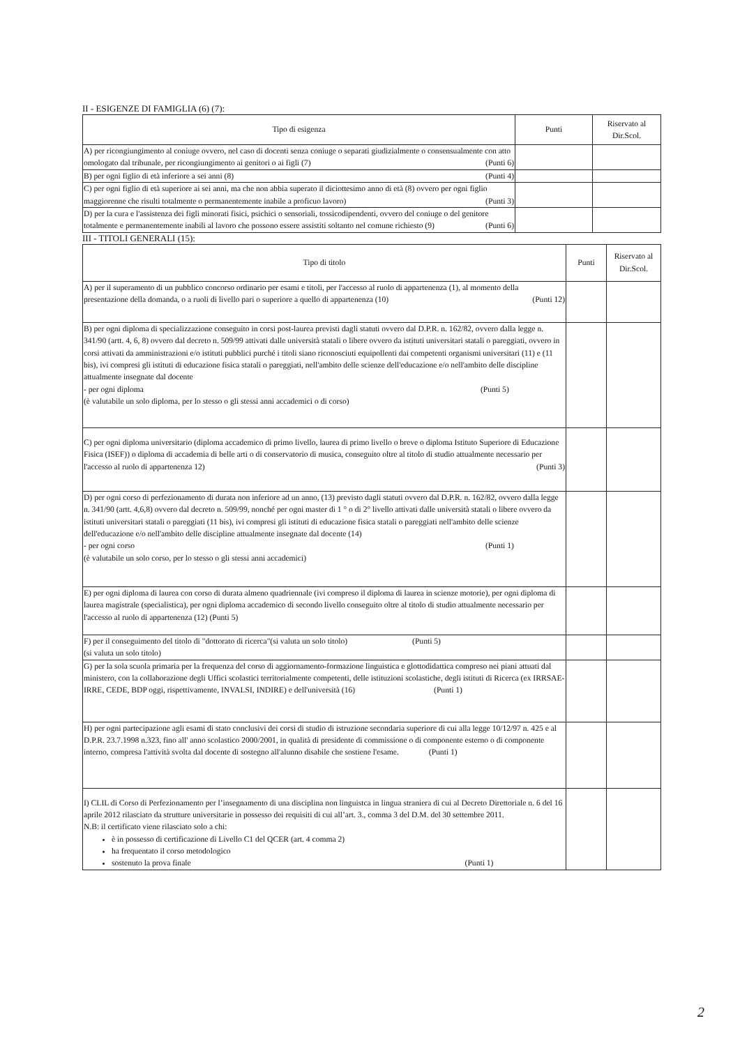II - ESIGENZE DI FAMIGLIA (6) (7):
| Tipo di esigenza | Punti | Riservato al Dir.Scol. |
| --- | --- | --- |
| A) per ricongiungimento al coniuge ovvero, nel caso di docenti senza coniuge o separati giudizialmente o consensualmente con atto omologato dal tribunale, per ricongiungimento ai genitori o ai figli (7) (Punti 6) | | |
| B) per ogni figlio di età inferiore a sei anni (8) (Punti 4) | | |
| C) per ogni figlio di età superiore ai sei anni, ma che non abbia superato il diciottesimo anno di età (8) ovvero per ogni figlio maggiorenne che risulti totalmente o permanentemente inabile a proficuo lavoro) (Punti 3) | | |
| D) per la cura e l'assistenza dei figli minorati fisici, psichici o sensoriali, tossicodipendenti, ovvero del coniuge o del genitore totalmente e permanentemente inabili al lavoro che possono essere assistiti soltanto nel comune richiesto (9) (Punti 6) | | |
III - TITOLI GENERALI (15):
| Tipo di titolo | Punti | Riservato al Dir.Scol. |
| --- | --- | --- |
| A) per il superamento di un pubblico concorso ordinario per esami e titoli, per l'accesso al ruolo di appartenenza (1), al momento della presentazione della domanda, o a ruoli di livello pari o superiore a quello di appartenenza (10) (Punti 12) | | |
| B) per ogni diploma di specializzazione conseguito in corsi post-laurea previsti dagli statuti ovvero dal D.P.R. n. 162/82, ovvero dalla legge n. 341/90 (artt. 4, 6, 8) ovvero dal decreto n. 509/99 attivati dalle università statali o libere ovvero da istituti universitari statali o pareggiati, ovvero in corsi attivati da amministrazioni e/o istituti pubblici purché i titoli siano riconosciuti equipollenti dai competenti organismi universitari (11) e (11 bis), ivi compresi gli istituti di educazione fisica statali o pareggiati, nell'ambito delle scienze dell'educazione e/o nell'ambito delle discipline attualmente insegnate dal docente - per ogni diploma (Punti 5) (è valutabile un solo diploma, per lo stesso o gli stessi anni accademici o di corso) | | |
| C) per ogni diploma universitario (diploma accademico di primo livello, laurea di primo livello o breve o diploma Istituto Superiore di Educazione Fisica (ISEF)) o diploma di accademia di belle arti o di conservatorio di musica, conseguito oltre al titolo di studio attualmente necessario per l'accesso al ruolo di appartenenza 12) (Punti 3) | | |
| D) per ogni corso di perfezionamento di durata non inferiore ad un anno, (13) previsto dagli statuti ovvero dal D.P.R. n. 162/82, ovvero dalla legge n. 341/90 (artt. 4,6,8) ovvero dal decreto n. 509/99, nonché per ogni master di 1 ° o di 2° livello attivati dalle università statali o libere ovvero da istituti universitari statali o pareggiati (11 bis), ivi compresi gli istituti di educazione fisica statali o pareggiati nell'ambito delle scienze dell'educazione e/o nell'ambito delle discipline attualmente insegnate dal docente (14) - per ogni corso (Punti 1) (è valutabile un solo corso, per lo stesso o gli stessi anni accademici) | | |
| E) per ogni diploma di laurea con corso di durata almeno quadriennale (ivi compreso il diploma di laurea in scienze motorie), per ogni diploma di laurea magistrale (specialistica), per ogni diploma accademico di secondo livello conseguito oltre al titolo di studio attualmente necessario per l'accesso al ruolo di appartenenza (12) (Punti 5) | | |
| F) per il conseguimento del titolo di "dottorato di ricerca"(si valuta un solo titolo) (Punti 5) (si valuta un solo titolo) | | |
| G) per la sola scuola primaria per la frequenza del corso di aggiornamento-formazione linguistica e glottodidattica compreso nei piani attuati dal ministero, con la collaborazione degli Uffici scolastici territorialmente competenti, delle istituzioni scolastiche, degli istituti di Ricerca (ex IRRSAE- IRRE, CEDE, BDP oggi, rispettivamente, INVALSI, INDIRE) e dell'università (16) (Punti 1) | | |
| H) per ogni partecipazione agli esami di stato conclusivi dei corsi di studio di istruzione secondaria superiore di cui alla legge 10/12/97 n. 425 e al D.P.R. 23.7.1998 n.323, fino all' anno scolastico 2000/2001, in qualità di presidente di commissione o di componente esterno o di componente interno, compresa l'attività svolta dal docente di sostegno all'alunno disabile che sostiene l'esame. (Punti 1) | | |
| I) CLIL di Corso di Perfezionamento per l’insegnamento di una disciplina non linguistca in lingua straniera di cui al Decreto Direttoriale n. 6 del 16 aprile 2012 rilasciato da strutture universitarie in possesso dei requisiti di cui all’art. 3., comma 3 del D.M. del 30 settembre 2011. N.B: il certificato viene rilasciato solo a chi: è in possesso di certificazione di Livello C1 del QCER (art. 4 comma 2) ha frequentato il corso metodologico sostenuto la prova finale (Punti 1) | | |
2